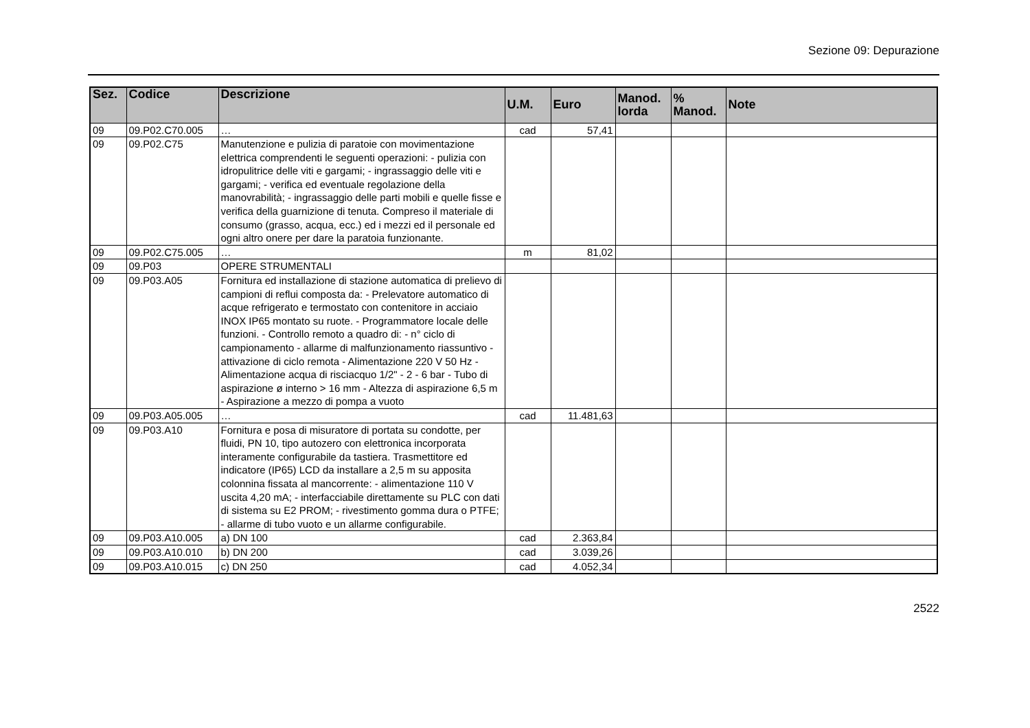Sezione 09: Depurazione
| Sez. | Codice | Descrizione | U.M. | Euro | Manod. lorda | % Manod. | Note |
| --- | --- | --- | --- | --- | --- | --- | --- |
| 09 | 09.P02.C70.005 | … | cad | 57,41 | | | |
| 09 | 09.P02.C75 | Manutenzione e pulizia di paratoie con movimentazione elettrica comprendenti le seguenti operazioni: - pulizia con idropulitrice delle viti e gargami; - ingrassaggio delle viti e gargami; - verifica ed eventuale regolazione della manovrabilità; - ingrassaggio delle parti mobili e quelle fisse e verifica della guarnizione di tenuta. Compreso il materiale di consumo (grasso, acqua, ecc.) ed i mezzi ed il personale ed ogni altro onere per dare la paratoia funzionante. | | | | | |
| 09 | 09.P02.C75.005 | … | m | 81,02 | | | |
| 09 | 09.P03 | OPERE STRUMENTALI | | | | | |
| 09 | 09.P03.A05 | Fornitura ed installazione di stazione automatica di prelievo di campioni di reflui composta da: - Prelevatore automatico di acque refrigerato e termostato con contenitore in acciaio INOX IP65 montato su ruote. - Programmatore locale delle funzioni. - Controllo remoto a quadro di: - n° ciclo di campionamento - allarme di malfunzionamento riassuntivo - attivazione di ciclo remota - Alimentazione 220 V 50 Hz - Alimentazione acqua di risciacquo 1/2" - 2 - 6 bar - Tubo di aspirazione ø interno > 16 mm - Altezza di aspirazione 6,5 m - Aspirazione a mezzo di pompa a vuoto | | | | | |
| 09 | 09.P03.A05.005 | … | cad | 11.481,63 | | | |
| 09 | 09.P03.A10 | Fornitura e posa di misuratore di portata su condotte, per fluidi, PN 10, tipo autozero con elettronica incorporata interamente configurabile da tastiera. Trasmettitore ed indicatore (IP65) LCD da installare a 2,5 m su apposita colonnina fissata al mancorrente: - alimentazione 110 V uscita 4,20 mA; - interfacciabile direttamente su PLC con dati di sistema su E2 PROM; - rivestimento gomma dura o PTFE; - allarme di tubo vuoto e un allarme configurabile. | | | | | |
| 09 | 09.P03.A10.005 | a) DN 100 | cad | 2.363,84 | | | |
| 09 | 09.P03.A10.010 | b) DN 200 | cad | 3.039,26 | | | |
| 09 | 09.P03.A10.015 | c) DN 250 | cad | 4.052,34 | | | |
2522